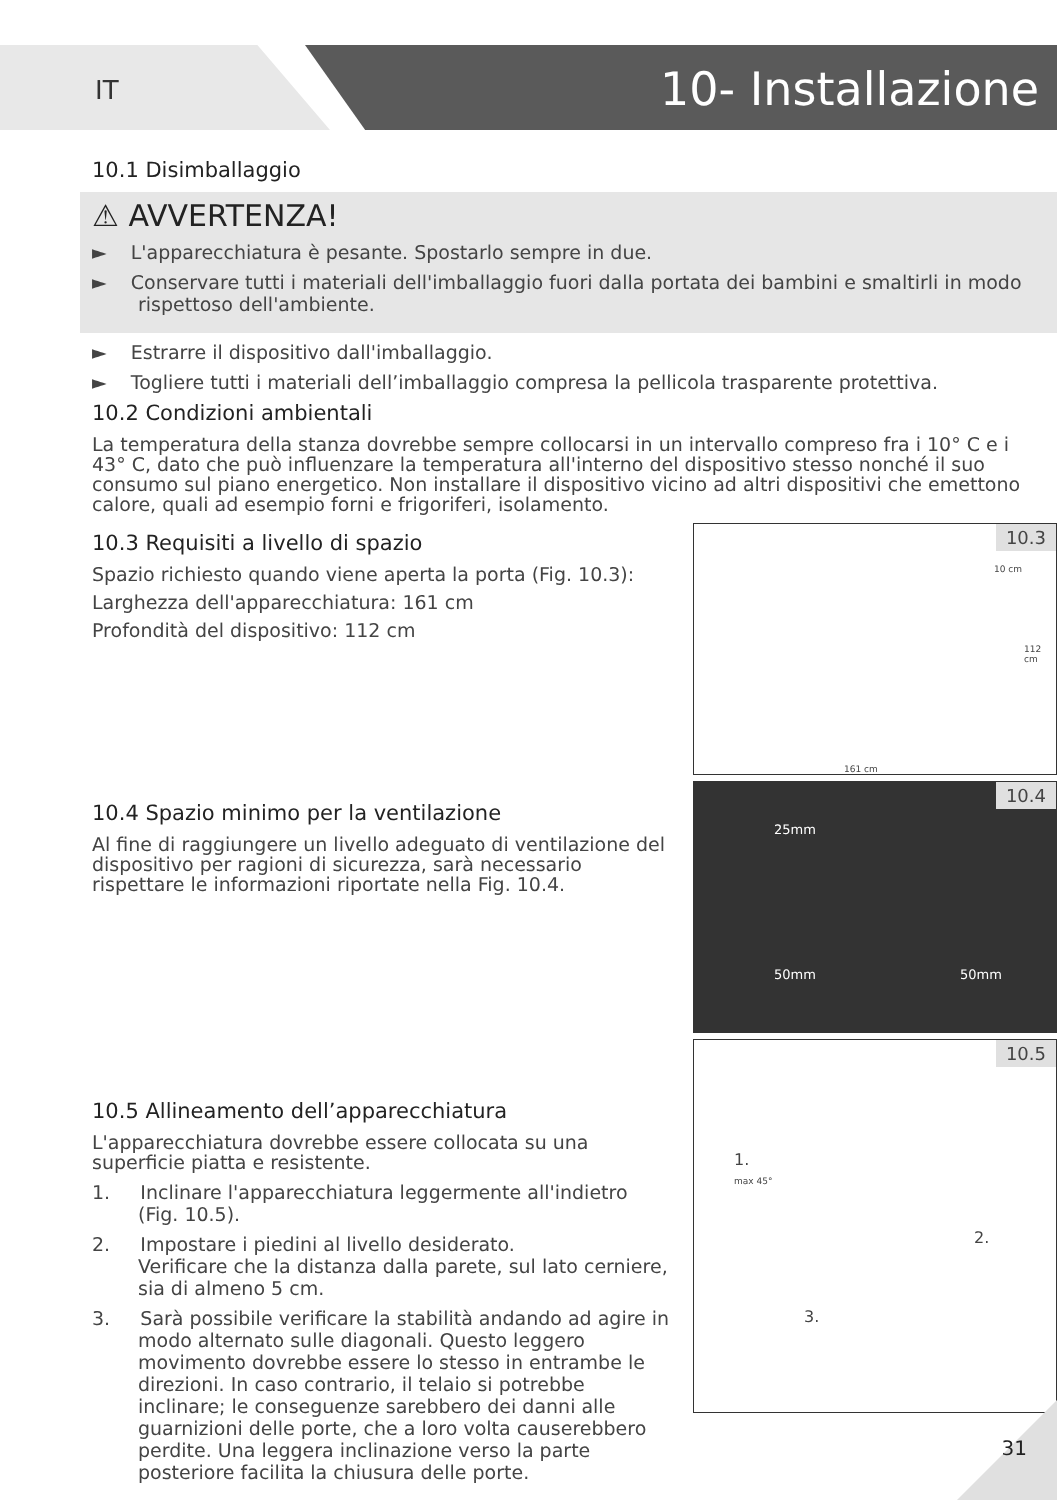IT 10- Installazione
10.1 Disimballaggio
⚠ AVVERTENZA!
► L'apparecchiatura è pesante. Spostarlo sempre in due.
► Conservare tutti i materiali dell'imballaggio fuori dalla portata dei bambini e smaltirli in modo rispettoso dell'ambiente.
► Estrarre il dispositivo dall'imballaggio.
► Togliere tutti i materiali dell’imballaggio compresa la pellicola trasparente protettiva.
10.2 Condizioni ambientali
La temperatura della stanza dovrebbe sempre collocarsi in un intervallo compreso fra i 10° C e i 43° C, dato che può influenzare la temperatura all'interno del dispositivo stesso nonché il suo consumo sul piano energetico. Non installare il dispositivo vicino ad altri dispositivi che emettono calore, quali ad esempio forni e frigoriferi, isolamento.
10.3 Requisiti a livello di spazio
Spazio richiesto quando viene aperta la porta (Fig. 10.3):
Larghezza dell'apparecchiatura: 161 cm
Profondità del dispositivo: 112 cm
10.3
10 cm
112 cm
161 cm
10.4 Spazio minimo per la ventilazione
Al fine di raggiungere un livello adeguato di ventilazione del dispositivo per ragioni di sicurezza, sarà necessario rispettare le informazioni riportate nella Fig. 10.4.
10.4
25mm
50mm 50mm
10.5 Allineamento dell’apparecchiatura
L'apparecchiatura dovrebbe essere collocata su una superficie piatta e resistente.
1. Inclinare l'apparecchiatura leggermente all'indietro (Fig. 10.5).
2. Impostare i piedini al livello desiderato.
Verificare che la distanza dalla parete, sul lato cerniere, sia di almeno 5 cm.
3. Sarà possibile verificare la stabilità andando ad agire in modo alternato sulle diagonali. Questo leggero movimento dovrebbe essere lo stesso in entrambe le direzioni. In caso contrario, il telaio si potrebbe inclinare; le conseguenze sarebbero dei danni alle guarnizioni delle porte, che a loro volta causerebbero perdite. Una leggera inclinazione verso la parte posteriore facilita la chiusura delle porte.
10.5
1.
max 45°
2.
3.
31